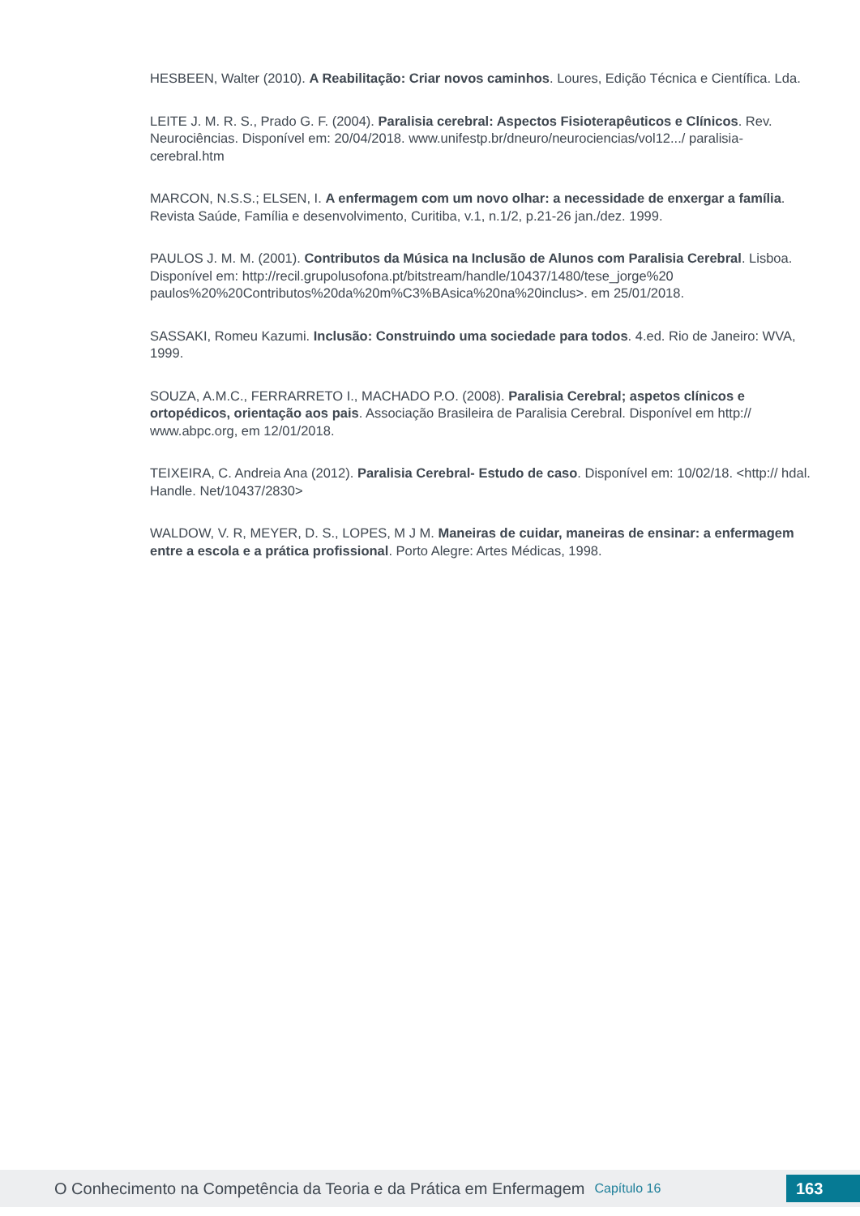HESBEEN, Walter (2010). A Reabilitação: Criar novos caminhos. Loures, Edição Técnica e Científica. Lda.
LEITE J. M. R. S., Prado G. F. (2004). Paralisia cerebral: Aspectos Fisioterapêuticos e Clínicos. Rev. Neurociências. Disponível em: 20/04/2018. www.unifestp.br/dneuro/neurociencias/vol12.../ paralisia-cerebral.htm
MARCON, N.S.S.; ELSEN, I. A enfermagem com um novo olhar: a necessidade de enxergar a família. Revista Saúde, Família e desenvolvimento, Curitiba, v.1, n.1/2, p.21-26 jan./dez. 1999.
PAULOS J. M. M. (2001). Contributos da Música na Inclusão de Alunos com Paralisia Cerebral. Lisboa. Disponível em: http://recil.grupolusofona.pt/bitstream/handle/10437/1480/tese_jorge%20 paulos%20%20Contributos%20da%20m%C3%BAsica%20na%20inclus>. em 25/01/2018.
SASSAKI, Romeu Kazumi. Inclusão: Construindo uma sociedade para todos. 4.ed. Rio de Janeiro: WVA, 1999.
SOUZA, A.M.C., FERRARRETO I., MACHADO P.O. (2008). Paralisia Cerebral; aspetos clínicos e ortopédicos, orientação aos pais. Associação Brasileira de Paralisia Cerebral. Disponível em http:// www.abpc.org, em 12/01/2018.
TEIXEIRA, C. Andreia Ana (2012). Paralisia Cerebral- Estudo de caso. Disponível em: 10/02/18. <http:// hdal. Handle. Net/10437/2830>
WALDOW, V. R, MEYER, D. S., LOPES, M J M. Maneiras de cuidar, maneiras de ensinar: a enfermagem entre a escola e a prática profissional. Porto Alegre: Artes Médicas, 1998.
O Conhecimento na Competência da Teoria e da Prática em Enfermagem Capítulo 16 163